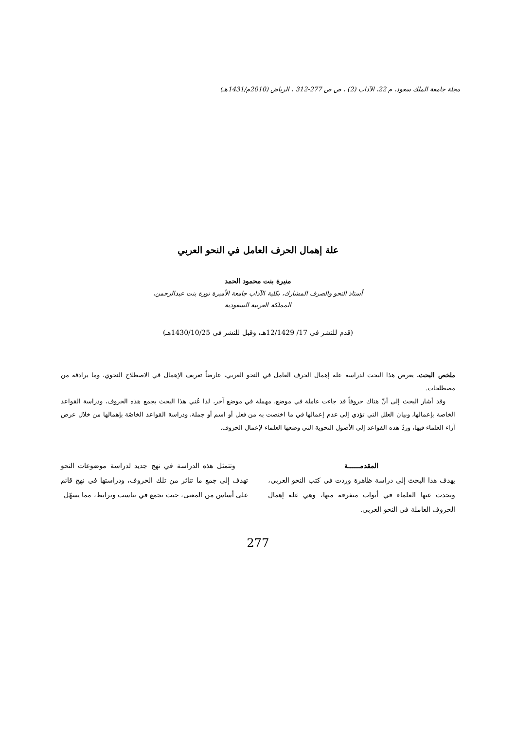مجلة جامعة الملك سعود، م 22، الآداب (2) ، ص ص 277-312 ، الرياض (2010م/1431هـ)
علة إهمال الحرف العامل في النحو العربي
منيرة بنت محمود الحمد
أستاذ النحو والصرف المشارك، بكلية الآداب جامعة الأميرة نورة بنت عبدالرحمن،
المملكة العربية السعودية
(قدم للنشر في 17/ 12/1429هـ، وقبل للنشر في 1430/10/25هـ)
ملخص البحث. يعرض هذا البحث لدراسة علة إهمال الحرف العامل في النحو العربي، عارضاً تعريف الإهمال في الاصطلاح النحوي، وما يرادفه من مصطلحات.
وقد أشار البحث إلى أنّ هناك حروفاً قد جاءت عاملة في موضع، مهملة في موضع آخر، لذا عُني هذا البحث بجمع هذه الحروف، ودراسة القواعد الخاصة بإعمالها، وبيان العلل التي تؤدي إلى عدم إعمالها في ما اختصت به من فعل أو اسم أو جملة، ودراسة القواعد الخاصّة بإهمالها من خلال عرض آراء العلماء فيها، وردّ هذه القواعد إلى الأصول النحوية التي وضعها العلماء لإعمال الحروف.
المقدمــــــة
يهدف هذا البحث إلى دراسة ظاهرة وردت في كتب النحو العربي، وتحدث عنها العلماء في أبواب متفرقة منها، وهي علة إهمال الحروف العاملة في النحو العربي.
وتتمثل هذه الدراسة في نهج جديد لدراسة موضوعات النحو تهدف إلى جمع ما تناثر من تلك الحروف، ودراستها في نهج قائم على أساس من المعنى، حيث تجمع في تناسب وترابط، مما يسهّل
277